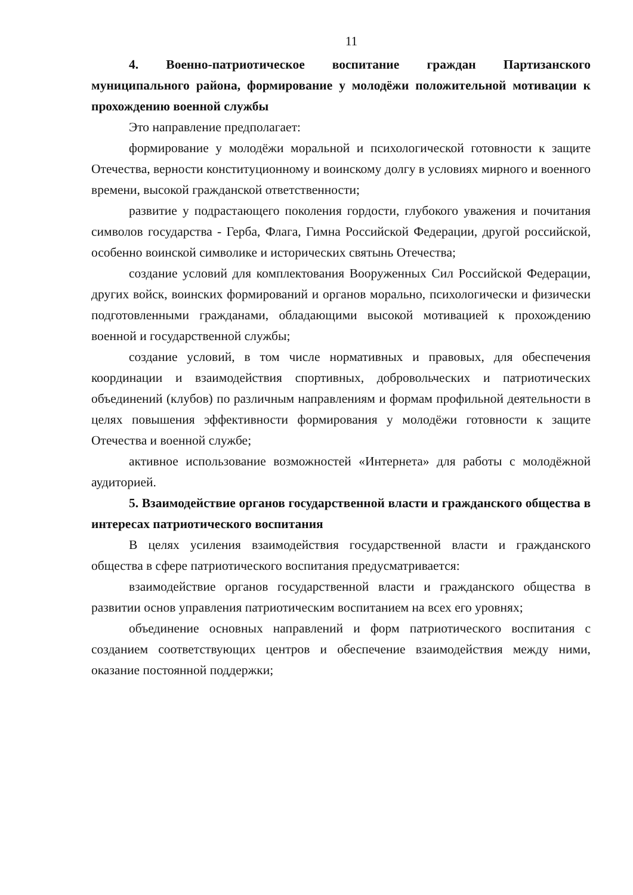11
4. Военно-патриотическое воспитание граждан Партизанского муниципального района, формирование у молодёжи положительной мотивации к прохождению военной службы
Это направление предполагает:
формирование у молодёжи моральной и психологической готовности к защите Отечества, верности конституционному и воинскому долгу в условиях мирного и военного времени, высокой гражданской ответственности;
развитие у подрастающего поколения гордости, глубокого уважения и почитания символов государства - Герба, Флага, Гимна Российской Федерации, другой российской, особенно воинской символике и исторических святынь Отечества;
создание условий для комплектования Вооруженных Сил Российской Федерации, других войск, воинских формирований и органов морально, психологически и физически подготовленными гражданами, обладающими высокой мотивацией к прохождению военной и государственной службы;
создание условий, в том числе нормативных и правовых, для обеспечения координации и взаимодействия спортивных, добровольческих и патриотических объединений (клубов) по различным направлениям и формам профильной деятельности в целях повышения эффективности формирования у молодёжи готовности к защите Отечества и военной службе;
активное использование возможностей «Интернета» для работы с молодёжной аудиторией.
5. Взаимодействие органов государственной власти и гражданского общества в интересах патриотического воспитания
В целях усиления взаимодействия государственной власти и гражданского общества в сфере патриотического воспитания предусматривается:
взаимодействие органов государственной власти и гражданского общества в развитии основ управления патриотическим воспитанием на всех его уровнях;
объединение основных направлений и форм патриотического воспитания с созданием соответствующих центров и обеспечение взаимодействия между ними, оказание постоянной поддержки;